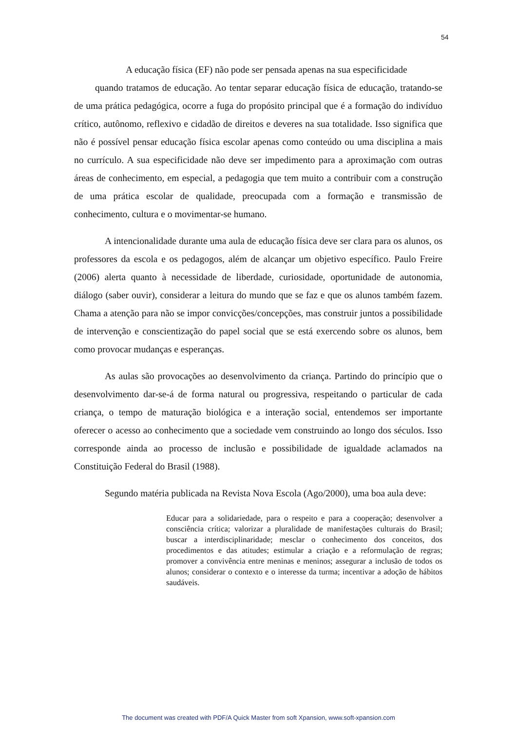54
A educação física (EF) não pode ser pensada apenas na sua especificidade
quando tratamos de educação. Ao tentar separar educação física de educação, tratando-se de uma prática pedagógica, ocorre a fuga do propósito principal que é a formação do indivíduo crítico, autônomo, reflexivo e cidadão de direitos e deveres na sua totalidade. Isso significa que não é possível pensar educação física escolar apenas como conteúdo ou uma disciplina a mais no currículo. A sua especificidade não deve ser impedimento para a aproximação com outras áreas de conhecimento, em especial, a pedagogia que tem muito a contribuir com a construção de uma prática escolar de qualidade, preocupada com a formação e transmissão de conhecimento, cultura e o movimentar-se humano.
A intencionalidade durante uma aula de educação física deve ser clara para os alunos, os professores da escola e os pedagogos, além de alcançar um objetivo específico. Paulo Freire (2006) alerta quanto à necessidade de liberdade, curiosidade, oportunidade de autonomia, diálogo (saber ouvir), considerar a leitura do mundo que se faz e que os alunos também fazem. Chama a atenção para não se impor convicções/concepções, mas construir juntos a possibilidade de intervenção e conscientização do papel social que se está exercendo sobre os alunos, bem como provocar mudanças e esperanças.
As aulas são provocações ao desenvolvimento da criança. Partindo do princípio que o desenvolvimento dar-se-á de forma natural ou progressiva, respeitando o particular de cada criança, o tempo de maturação biológica e a interação social, entendemos ser importante oferecer o acesso ao conhecimento que a sociedade vem construindo ao longo dos séculos. Isso corresponde ainda ao processo de inclusão e possibilidade de igualdade aclamados na Constituição Federal do Brasil (1988).
Segundo matéria publicada na Revista Nova Escola (Ago/2000), uma boa aula deve:
Educar para a solidariedade, para o respeito e para a cooperação; desenvolver a consciência crítica; valorizar a pluralidade de manifestações culturais do Brasil; buscar a interdisciplinaridade; mesclar o conhecimento dos conceitos, dos procedimentos e das atitudes; estimular a criação e a reformulação de regras; promover a convivência entre meninas e meninos; assegurar a inclusão de todos os alunos; considerar o contexto e o interesse da turma; incentivar a adoção de hábitos saudáveis.
The document was created with PDF/A Quick Master from soft Xpansion, www.soft-xpansion.com